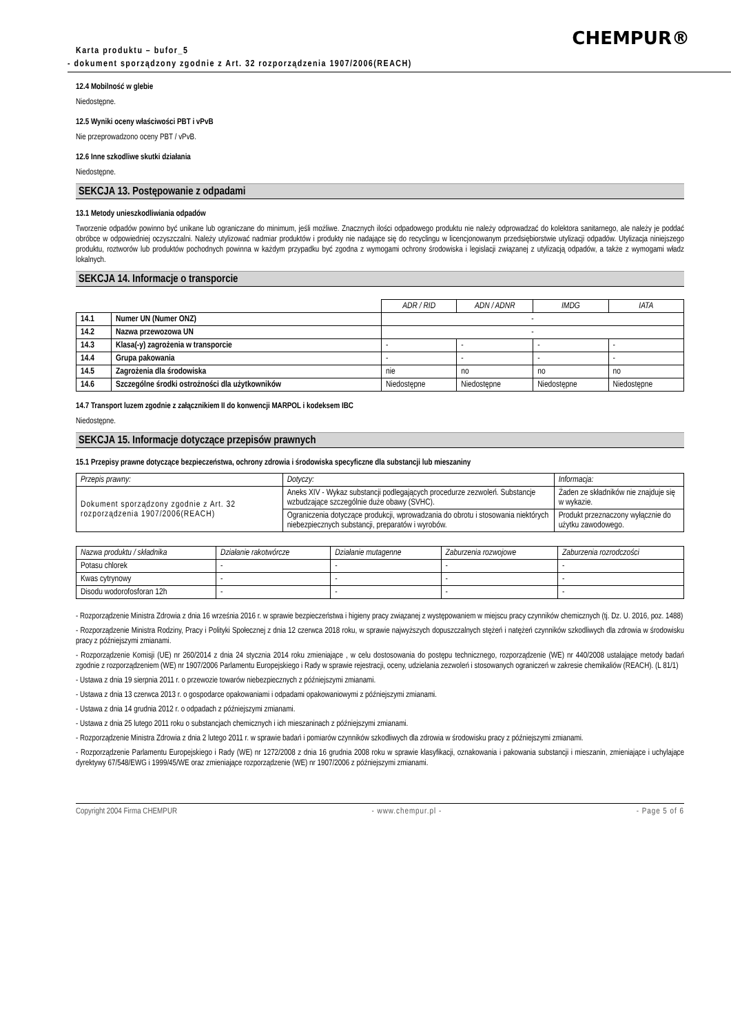CHEMPUR®
Karta produktu – bufor_5
- dokument sporządzony zgodnie z Art. 32 rozporządzenia 1907/2006(REACH)
12.4 Mobilność w glebie
Niedostępne.
12.5 Wyniki oceny właściwości PBT i vPvB
Nie przeprowadzono oceny PBT / vPvB.
12.6 Inne szkodliwe skutki działania
Niedostępne.
SEKCJA 13. Postępowanie z odpadami
13.1 Metody unieszkodliwiania odpadów
Tworzenie odpadów powinno być unikane lub ograniczane do minimum, jeśli możliwe. Znacznych ilości odpadowego produktu nie należy odprowadzać do kolektora sanitarnego, ale należy je poddać obróbce w odpowiedniej oczyszczalni. Należy utylizować nadmiar produktów i produkty nie nadające się do recyclingu w licencjonowanym przedsiębiorstwie utylizacji odpadów. Utylizacja niniejszego produktu, roztworów lub produktów pochodnych powinna w każdym przypadku być zgodna z wymogami ochrony środowiska i legislacji związanej z utylizacją odpadów, a także z wymogami władz lokalnych.
SEKCJA 14. Informacje o transporcie
| | | ADR / RID | ADN / ADNR | IMDG | IATA |
| 14.1 | Numer UN (Numer ONZ) | - | | | |
| 14.2 | Nazwa przewozowa UN | - | | | |
| 14.3 | Klasa(-y) zagrożenia w transporcie | - | - | - | - |
| 14.4 | Grupa pakowania | - | - | - | - |
| 14.5 | Zagrożenia dla środowiska | nie | no | no | no |
| 14.6 | Szczególne środki ostrożności dla użytkowników | Niedostępne | Niedostępne | Niedostępne | Niedostępne |
14.7 Transport luzem zgodnie z załącznikiem II do konwencji MARPOL i kodeksem IBC
Niedostępne.
SEKCJA 15. Informacje dotyczące przepisów prawnych
15.1 Przepisy prawne dotyczące bezpieczeństwa, ochrony zdrowia i środowiska specyficzne dla substancji lub mieszaniny
| Przepis prawny: | Dotyczy: | Informacja: |
| --- | --- | --- |
| Dokument sporządzony zgodnie z Art. 32 rozporządzenia 1907/2006(REACH) | Aneks XIV - Wykaz substancji podlegających procedurze zezwoleń. Substancje wzbudzające szczególnie duże obawy (SVHC). | Żaden ze składników nie znajduje się w wykazie. |
| | Ograniczenia dotyczące produkcji, wprowadzania do obrotu i stosowania niektórych niebezpiecznych substancji, preparatów i wyrobów. | Produkt przeznaczony wyłącznie do użytku zawodowego. |
| Nazwa produktu / składnika | Działanie rakotwórcze | Działanie mutagenne | Zaburzenia rozwojowe | Zaburzenia rozrodczości |
| --- | --- | --- | --- | --- |
| Potasu chlorek | - | - | - | - |
| Kwas cytrynowy | - | - | - | - |
| Disodu wodorofosforan 12h | - | - | - | - |
- Rozporządzenie Ministra Zdrowia z dnia 16 września 2016 r. w sprawie bezpieczeństwa i higieny pracy związanej z występowaniem w miejscu pracy czynników chemicznych (tj. Dz. U. 2016, poz. 1488)
- Rozporządzenie Ministra Rodziny, Pracy i Polityki Społecznej z dnia 12 czerwca 2018 roku, w sprawie najwyższych dopuszczalnych stężeń i natężeń czynników szkodliwych dla zdrowia w środowisku pracy z późniejszymi zmianami.
- Rozporządzenie Komisji (UE) nr 260/2014 z dnia 24 stycznia 2014 roku zmieniające , w celu dostosowania do postępu technicznego, rozporządzenie (WE) nr 440/2008 ustalające metody badań zgodnie z rozporządzeniem (WE) nr 1907/2006 Parlamentu Europejskiego i Rady w sprawie rejestracji, oceny, udzielania zezwoleń i stosowanych ograniczeń w zakresie chemikaliów (REACH). (L 81/1)
- Ustawa z dnia 19 sierpnia 2011 r. o przewozie towarów niebezpiecznych z późniejszymi zmianami.
- Ustawa z dnia 13 czerwca 2013 r. o gospodarce opakowaniami i odpadami opakowaniowymi z późniejszymi zmianami.
- Ustawa z dnia 14 grudnia 2012 r. o odpadach z późniejszymi zmianami.
- Ustawa z dnia 25 lutego 2011 roku o substancjach chemicznych i ich mieszaninach z późniejszymi zmianami.
- Rozporządzenie Ministra Zdrowia z dnia 2 lutego 2011 r. w sprawie badań i pomiarów czynników szkodliwych dla zdrowia w środowisku pracy z późniejszymi zmianami.
- Rozporządzenie Parlamentu Europejskiego i Rady (WE) nr 1272/2008 z dnia 16 grudnia 2008 roku w sprawie klasyfikacji, oznakowania i pakowania substancji i mieszanin, zmieniające i uchylające dyrektywy 67/548/EWG i 1999/45/WE oraz zmieniające rozporządzenie (WE) nr 1907/2006 z późniejszymi zmianami.
Copyright 2004 Firma CHEMPUR - www.chempur.pl - - Page 5 of 6